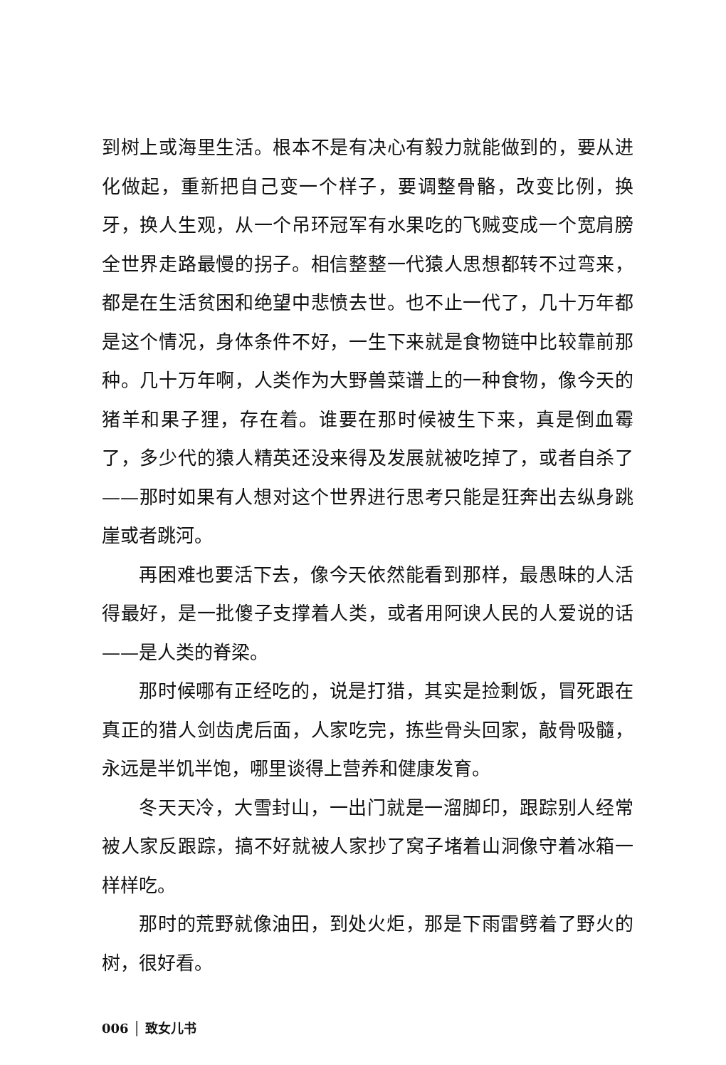到树上或海里生活。根本不是有决心有毅力就能做到的，要从进化做起，重新把自己变一个样子，要调整骨骼，改变比例，换牙，换人生观，从一个吊环冠军有水果吃的飞贼变成一个宽肩膀全世界走路最慢的拐子。相信整整一代猿人思想都转不过弯来，都是在生活贫困和绝望中悲愤去世。也不止一代了，几十万年都是这个情况，身体条件不好，一生下来就是食物链中比较靠前那种。几十万年啊，人类作为大野兽菜谱上的一种食物，像今天的猪羊和果子狸，存在着。谁要在那时候被生下来，真是倒血霉了，多少代的猿人精英还没来得及发展就被吃掉了，或者自杀了——那时如果有人想对这个世界进行思考只能是狂奔出去纵身跳崖或者跳河。
再困难也要活下去，像今天依然能看到那样，最愚昧的人活得最好，是一批傻子支撑着人类，或者用阿谀人民的人爱说的话——是人类的脊梁。
那时候哪有正经吃的，说是打猎，其实是捡剩饭，冒死跟在真正的猎人剑齿虎后面，人家吃完，拣些骨头回家，敲骨吸髓，永远是半饥半饱，哪里谈得上营养和健康发育。
冬天天冷，大雪封山，一出门就是一溜脚印，跟踪别人经常被人家反跟踪，搞不好就被人家抄了窝子堵着山洞像守着冰箱一样样吃。
那时的荒野就像油田，到处火炬，那是下雨雷劈着了野火的树，很好看。
006 │ 致女儿书